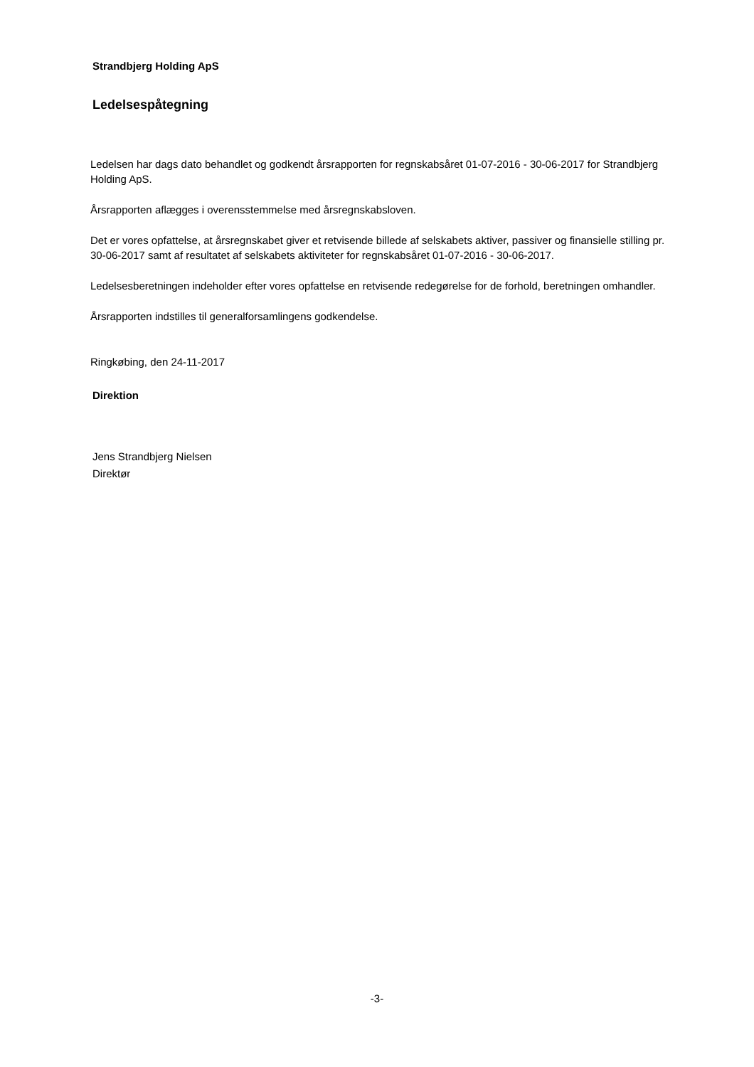Strandbjerg Holding ApS
Ledelsespåtegning
Ledelsen har dags dato behandlet og godkendt årsrapporten for regnskabsåret 01-07-2016 - 30-06-2017 for Strandbjerg Holding ApS.
Årsrapporten aflægges i overensstemmelse med årsregnskabsloven.
Det er vores opfattelse, at årsregnskabet giver et retvisende billede af selskabets aktiver, passiver og finansielle stilling pr. 30-06-2017 samt af resultatet af selskabets aktiviteter for regnskabsåret 01-07-2016 - 30-06-2017.
Ledelsesberetningen indeholder efter vores opfattelse en retvisende redegørelse for de forhold, beretningen omhandler.
Årsrapporten indstilles til generalforsamlingens godkendelse.
Ringkøbing, den 24-11-2017
Direktion
Jens Strandbjerg Nielsen
Direktør
-3-